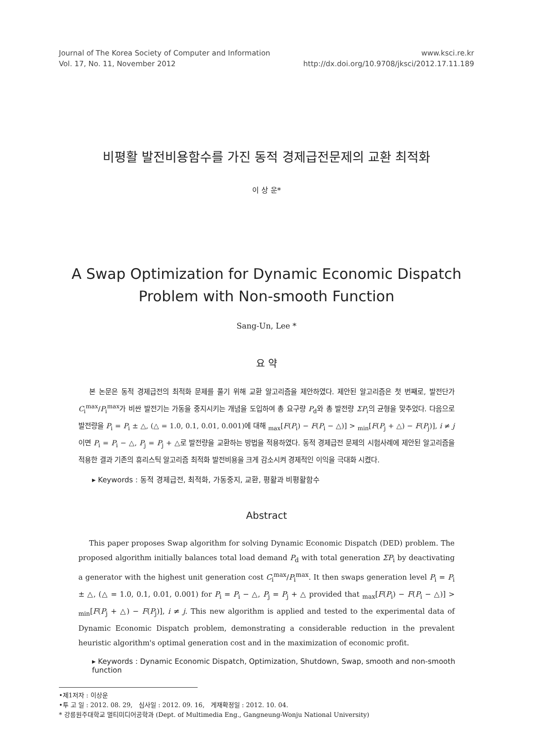Journal of The Korea Society of Computer and Information
Vol. 17, No. 11, November 2012
www.ksci.re.kr
http://dx.doi.org/10.9708/jksci/2012.17.11.189
비평활 발전비용함수를 가진 동적 경제급전문제의 교환 최적화
이 상 운*
A Swap Optimization for Dynamic Economic Dispatch Problem with Non-smooth Function
Sang-Un, Lee *
요 약
본 논문은 동적 경제급전의 최적화 문제를 풀기 위해 교환 알고리즘을 제안하였다. 제안된 알고리즘은 첫 번째로, 발전단가 C<sub>i</sub><sup>max</sup>/P<sub>i</sub><sup>max</sup>가 비싼 발전기는 가동을 중지시키는 개념을 도입하여 총 요구량 P<sub>d</sub>와 총 발전량 ΣP<sub>i</sub>의 균형을 맞추었다. 다음으로 발전량을 P<sub>i</sub> = P<sub>i</sub> ± △, (△ = 1.0, 0.1, 0.01, 0.001)에 대해 <sub>max</sub>[F(P<sub>i</sub>) − F(P<sub>i</sub> − △)] > <sub>min</sub>[F(P<sub>j</sub> + △) − F(P<sub>j</sub>)], i ≠ j이면 P<sub>i</sub> = P<sub>i</sub> − △, P<sub>j</sub> = P<sub>j</sub> + △로 발전량을 교환하는 방법을 적용하였다. 동적 경제급전 문제의 시험사례에 제안된 알고리즘을 적용한 결과 기존의 휴리스틱 알고리즘 최적화 발전비용을 크게 감소시켜 경제적인 이익을 극대화 시켰다.
▸ Keywords : 동적 경제급전, 최적화, 가동중지, 교환, 평활과 비평활함수
Abstract
This paper proposes Swap algorithm for solving Dynamic Economic Dispatch (DED) problem. The proposed algorithm initially balances total load demand P<sub>d</sub> with total generation ΣP<sub>i</sub> by deactivating a generator with the highest unit generation cost C<sub>i</sub><sup>max</sup>/P<sub>i</sub><sup>max</sup>. It then swaps generation level P<sub>i</sub> = P<sub>i</sub> ± △, (△ = 1.0, 0.1, 0.01, 0.001) for P<sub>i</sub> = P<sub>i</sub> − △, P<sub>j</sub> = P<sub>j</sub> + △ provided that <sub>max</sub>[F(P<sub>i</sub>) − F(P<sub>i</sub> − △)] > <sub>min</sub>[F(P<sub>j</sub> + △) − F(P<sub>j</sub>)], i ≠ j. This new algorithm is applied and tested to the experimental data of Dynamic Economic Dispatch problem, demonstrating a considerable reduction in the prevalent heuristic algorithm's optimal generation cost and in the maximization of economic profit.
▸ Keywords : Dynamic Economic Dispatch, Optimization, Shutdown, Swap, smooth and non-smooth function
•제1저자 : 이상운
•투 고 일 : 2012. 08. 29, 심사일 : 2012. 09. 16, 게재확정일 : 2012. 10. 04.
* 강릉원주대학교 멀티미디어공학과 (Dept. of Multimedia Eng., Gangneung-Wonju National University)